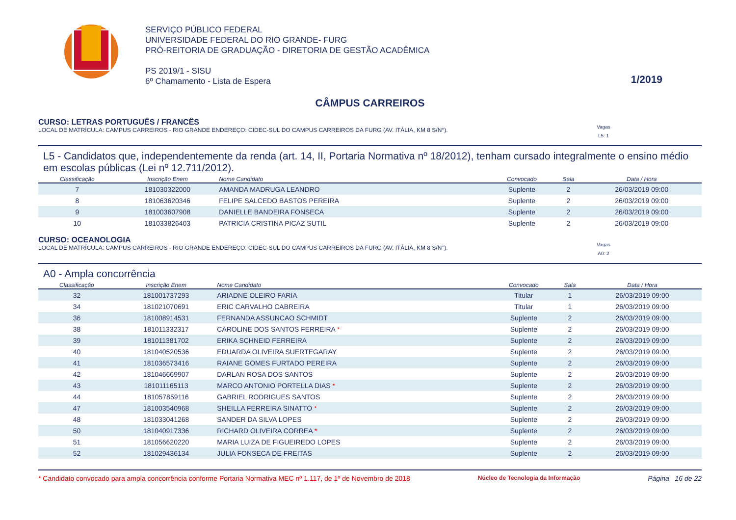SERVIÇO PÚBLICO FEDERAL
UNIVERSIDADE FEDERAL DO RIO GRANDE- FURG
PRÓ-REITORIA DE GRADUAÇÃO - DIRETORIA DE GESTÃO ACADÊMICA
PS 2019/1 - SISU
6º Chamamento - Lista de Espera
1/2019
CÂMPUS CARREIROS
CURSO: LETRAS PORTUGUÊS / FRANCÊS
LOCAL DE MATRÍCULA: CAMPUS CARREIROS - RIO GRANDE ENDEREÇO: CIDEC-SUL DO CAMPUS CARREIROS DA FURG (AV. ITÁLIA, KM 8 S/N°).
Vagas
L5: 1
L5 - Candidatos que, independentemente da renda (art. 14, II, Portaria Normativa nº 18/2012), tenham cursado integralmente o ensino médio em escolas públicas (Lei nº 12.711/2012).
| Classificação | Inscrição Enem | Nome Candidato | Convocado | Sala | Data / Hora |
| --- | --- | --- | --- | --- | --- |
| 7 | 181030322000 | AMANDA MADRUGA LEANDRO | Suplente | 2 | 26/03/2019 09:00 |
| 8 | 181063620346 | FELIPE SALCEDO BASTOS PEREIRA | Suplente | 2 | 26/03/2019 09:00 |
| 9 | 181003607908 | DANIELLE BANDEIRA FONSECA | Suplente | 2 | 26/03/2019 09:00 |
| 10 | 181033826403 | PATRICIA CRISTINA PICAZ SUTIL | Suplente | 2 | 26/03/2019 09:00 |
CURSO: OCEANOLOGIA
LOCAL DE MATRÍCULA: CAMPUS CARREIROS - RIO GRANDE ENDEREÇO: CIDEC-SUL DO CAMPUS CARREIROS DA FURG (AV. ITÁLIA, KM 8 S/N°).
Vagas
A0: 2
A0 - Ampla concorrência
| Classificação | Inscrição Enem | Nome Candidato | Convocado | Sala | Data / Hora |
| --- | --- | --- | --- | --- | --- |
| 32 | 181001737293 | ARIADNE OLEIRO FARIA | Titular | 1 | 26/03/2019 09:00 |
| 34 | 181021070691 | ERIC CARVALHO CABREIRA | Titular | 1 | 26/03/2019 09:00 |
| 36 | 181008914531 | FERNANDA ASSUNCAO SCHMIDT | Suplente | 2 | 26/03/2019 09:00 |
| 38 | 181011332317 | CAROLINE DOS SANTOS FERREIRA * | Suplente | 2 | 26/03/2019 09:00 |
| 39 | 181011381702 | ERIKA SCHNEID FERREIRA | Suplente | 2 | 26/03/2019 09:00 |
| 40 | 181040520536 | EDUARDA OLIVEIRA SUERTEGARAY | Suplente | 2 | 26/03/2019 09:00 |
| 41 | 181036573416 | RAIANE GOMES FURTADO PEREIRA | Suplente | 2 | 26/03/2019 09:00 |
| 42 | 181046669907 | DARLAN ROSA DOS SANTOS | Suplente | 2 | 26/03/2019 09:00 |
| 43 | 181011165113 | MARCO ANTONIO PORTELLA DIAS * | Suplente | 2 | 26/03/2019 09:00 |
| 44 | 181057859116 | GABRIEL RODRIGUES SANTOS | Suplente | 2 | 26/03/2019 09:00 |
| 47 | 181003540968 | SHEILLA FERREIRA SINATTO * | Suplente | 2 | 26/03/2019 09:00 |
| 48 | 181033041268 | SANDER DA SILVA LOPES | Suplente | 2 | 26/03/2019 09:00 |
| 50 | 181040917336 | RICHARD OLIVEIRA CORREA * | Suplente | 2 | 26/03/2019 09:00 |
| 51 | 181056620220 | MARIA LUIZA DE FIGUEIREDO LOPES | Suplente | 2 | 26/03/2019 09:00 |
| 52 | 181029436134 | JULIA FONSECA DE FREITAS | Suplente | 2 | 26/03/2019 09:00 |
* Candidato convocado para ampla concorrência conforme Portaria Normativa MEC nº 1.117, de 1º de Novembro de 2018 Núcleo de Tecnologia da Informação Página 16 de 22